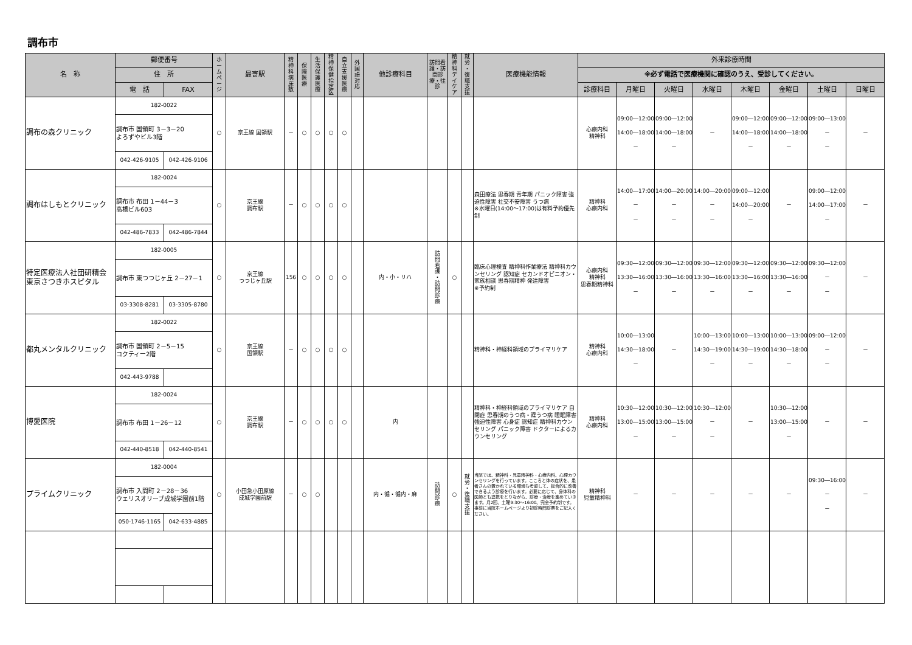調布市
| 名 称 | 郵便番号 | | ホ ー ム ペ ー ジ | 最寄駅 | 精 神 科 病 床 数 | 保 険 医 療 | 生 活 保 護 医 療 | 精 神 保 健 指 定 医 | 自 立 支 援 医 療 | 外 国 語 対 応 | 他診療科目 | 訪問看護・訪問診療・往診 | 精 神 科 デ イ ケ ア | 就 労 ・ 復 職 支 援 | 医療機能情報 | 外来診療時間 | | | | | | | |
| --- | --- | --- | --- | --- | --- | --- | --- | --- | --- | --- | --- | --- | --- | --- | --- | --- | --- | --- | --- | --- | --- | --- | --- |
| | 住 所 | | | | | | | | | | | | | | | ※必ず電話で医療機関に確認のうえ、受診してください。 | | | | | | | |
| | 電 話 | FAX | | | | | | | | | | | | | | 診療科目 | 月曜日 | 火曜日 | 水曜日 | 木曜日 | 金曜日 | 土曜日 | 日曜日 |
| 調布の森クリニック | 182-0022 | | ○ | 京王線 国領駅 | － | ○ | ○ | ○ | ○ | | | | | | | 心療内科 精神科 | 09:00―12:00 14:00―18:00 － | 09:00―12:00 14:00―18:00 － | － | 09:00―12:00 14:00―18:00 － | 09:00―12:00 14:00―18:00 － | 09:00―13:00 － － | － |
| | 調布市 国領町 3－3－20 よろずやビル3階 | | | | | | | | | | | | | | | | | | | | | | |
| | 042-426-9105 | 042-426-9106 | | | | | | | | | | | | | | | | | | | | | |
| 調布はしもとクリニック | 182-0024 | | ○ | 京王線 調布駅 | － | ○ | ○ | ○ | ○ | | | | | | 森田療法 思春期 青年期 パニック障害 強迫性障害 社交不安障害 うつ病 ※水曜日(14:00～17:00)は有料予約優先制 | 精神科 心療内科 | 14:00―17:00 － － | 14:00―20:00 － － | 14:00―20:00 － － | 09:00―12:00 14:00―20:00 － | － | 09:00―12:00 14:00―17:00 － | － |
| | 調布市 布田 1－44－3 高橋ビル603 | | | | | | | | | | | | | | | | | | | | | | |
| | 042-486-7833 | 042-486-7844 | | | | | | | | | | | | | | | | | | | | | |
| 特定医療法人社団研精会 東京さつきホスピタル | 182-0005 | | ○ | 京王線 つつじヶ丘駅 | 156 | ○ | ○ | ○ | ○ | | 内・小・リハ | 訪 問 看 護 ・ 訪 問 診 療 | ○ | | 臨床心理検査 精神科作業療法 精神科カウンセリング 認知症 セカンドオピニオン・家族相談 思春期精神 発達障害 ※予約制 | 心療内科 精神科 思春期精神科 | 09:30―12:00 13:30―16:00 － | 09:30―12:00 13:30―16:00 － | 09:30―12:00 13:30―16:00 － | 09:30―12:00 13:30―16:00 － | 09:30―12:00 13:30―16:00 － | 09:30―12:00 － － | － |
| | 調布市 東つつじヶ丘 2－27－1 | | | | | | | | | | | | | | | | | | | | | | |
| | 03-3308-8281 | 03-3305-8780 | | | | | | | | | | | | | | | | | | | | | |
| 都丸メンタルクリニック | 182-0022 | | ○ | 京王線 国領駅 | － | ○ | ○ | ○ | ○ | | | | | | 精神科・神経科領域のプライマリケア | 精神科 心療内科 | 10:00―13:00 14:30―18:00 － | － | 10:00―13:00 14:30―19:00 － | 10:00―13:00 14:30―19:00 － | 10:00―13:00 14:30―18:00 － | 09:00―12:00 － － | － |
| | 調布市 国領町 2－5－15 コクティー2階 | | | | | | | | | | | | | | | | | | | | | | |
| | 042-443-9788 | | | | | | | | | | | | | | | | | | | | | | |
| 博愛医院 | 182-0024 | | ○ | 京王線 調布駅 | － | ○ | ○ | ○ | ○ | | 内 | | | | 精神科・神経科領域のプライマリケア 自閉症 思春期のうつ病・躁うつ病 睡眠障害 強迫性障害 心身症 認知症 精神科カウンセリング パニック障害 ドクターによるカウンセリング | 精神科 心療内科 | 10:30―12:00 13:00―15:00 － | 10:30―12:00 13:00―15:00 － | 10:30―12:00 － － | － | 10:30―12:00 13:00―15:00 － | － | － |
| | 調布市 布田 1－26－12 | | | | | | | | | | | | | | | | | | | | | | |
| | 042-440-8518 | 042-440-8541 | | | | | | | | | | | | | | | | | | | | | |
| プライムクリニック | 182-0004 | | ○ | 小田急小田原線 成城学園前駅 | － | ○ | ○ | | | | 内・循・循内・麻 | 訪 問 診 療 | ○ | 就 労 ・ 復 職 支 援 | 当院では、精神科・児童精神科・心療内科、心理カウンセリングを行っています。こころと体の症状を、患者さんの置かれている環境も考慮して、総合的に改善できるよう診療を行います。必要に応じて、身体科の医師とも連携をとりながら、診療・治療を進めていきます。月2回、土曜9:30～16:00、完全予約制です。事前に当院ホームページより初診時問診票をご記入ください。 | 精神科 児童精神科 | － | － | － | － | － | 09:30―16:00 － － | － |
| | 調布市 入間町 2－28－36 ウェリスオリーブ成城学園前1階 | | | | | | | | | | | | | | | | | | | | | | |
| | 050-1746-1165 | 042-633-4885 | | | | | | | | | | | | | | | | | | | | | |